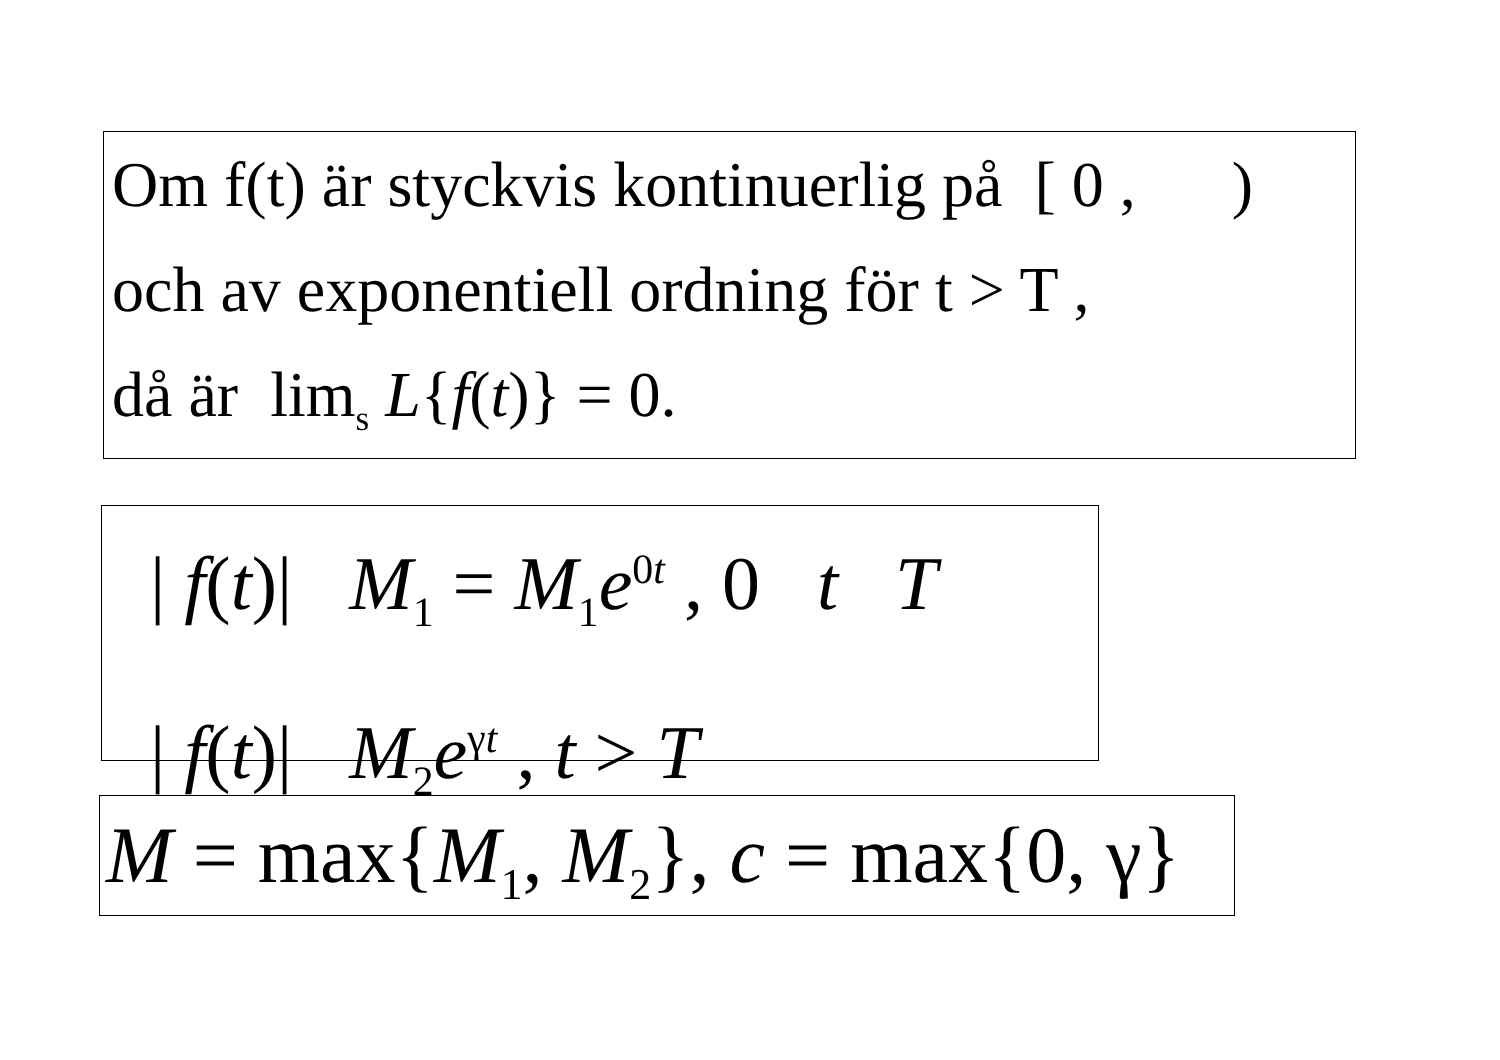Om f(t) är styckvis kontinuerlig på [ 0 , )
och av exponentiell ordning för t > T ,
då är lim<sub>s</sub> L{f(t)} = 0.
| f(t)| M<sub>1</sub> = M<sub>1</sub>e<sup>0t</sup> , 0 t T
| f(t)| M<sub>2</sub>e<sup>γt</sup> , t > T
M = max{M<sub>1</sub>, M<sub>2</sub>}, c = max{0, γ}